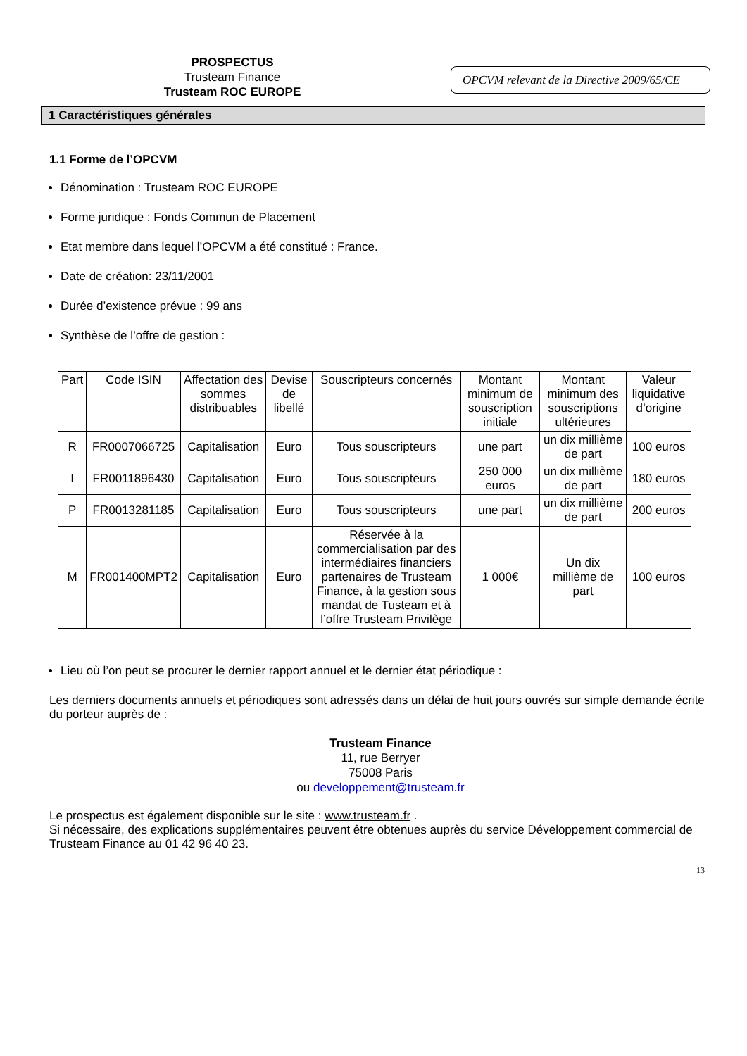PROSPECTUS
Trusteam Finance
Trusteam ROC EUROPE
OPCVM relevant de la Directive 2009/65/CE
1 Caractéristiques générales
1.1 Forme de l’OPCVM
Dénomination : Trusteam ROC EUROPE
Forme juridique : Fonds Commun de Placement
Etat membre dans lequel l’OPCVM a été constitué : France.
Date de création: 23/11/2001
Durée d’existence prévue : 99 ans
Synthèse de l’offre de gestion :
| Part | Code ISIN | Affectation des sommes distribuables | Devise de libellé | Souscripteurs concernés | Montant minimum de souscription initiale | Montant minimum des souscriptions ultérieures | Valeur liquidative d’origine |
| --- | --- | --- | --- | --- | --- | --- | --- |
| R | FR0007066725 | Capitalisation | Euro | Tous souscripteurs | une part | un dix millième de part | 100 euros |
| I | FR0011896430 | Capitalisation | Euro | Tous souscripteurs | 250 000 euros | un dix millième de part | 180 euros |
| P | FR0013281185 | Capitalisation | Euro | Tous souscripteurs | une part | un dix millième de part | 200 euros |
| M | FR001400MPT2 | Capitalisation | Euro | Réservée à la commercialisation par des intermédiaires financiers partenaires de Trusteam Finance, à la gestion sous mandat de Tusteam et à l’offre Trusteam Privilège | 1 000€ | Un dix millième de part | 100 euros |
Lieu où l’on peut se procurer le dernier rapport annuel et le dernier état périodique :
Les derniers documents annuels et périodiques sont adressés dans un délai de huit jours ouvrés sur simple demande écrite du porteur auprès de :
Trusteam Finance
11, rue Berryer
75008 Paris
ou developpement@trusteam.fr
Le prospectus est également disponible sur le site : www.trusteam.fr .
Si nécessaire, des explications supplémentaires peuvent être obtenues auprès du service Développement commercial de Trusteam Finance au 01 42 96 40 23.
13